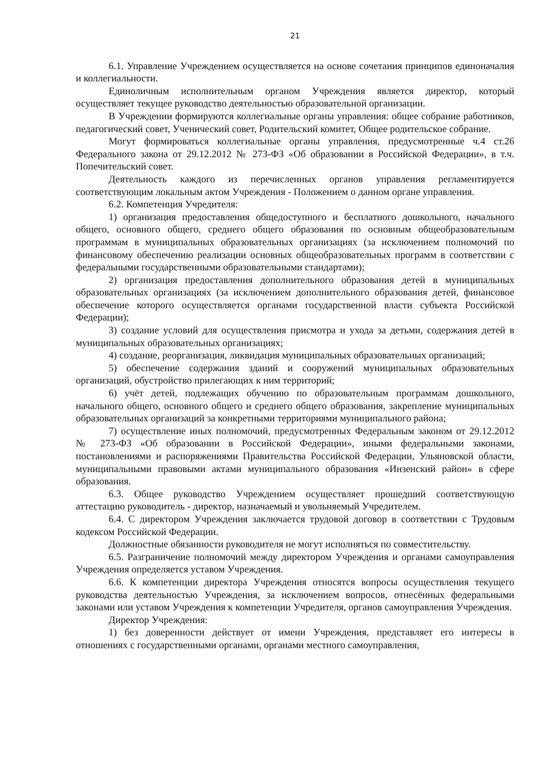21
6.1. Управление Учреждением осуществляется на основе сочетания принципов единоначалия и коллегиальности.
Единоличным исполнительным органом Учреждения является директор, который осуществляет текущее руководство деятельностью образовательной организации.
В Учреждении формируются коллегиальные органы управления: общее собрание работников, педагогический совет, Ученический совет, Родительский комитет, Общее родительское собрание.
Могут формироваться коллегиальные органы управления, предусмотренные ч.4 ст.26 Федерального закона от 29.12.2012 № 273-ФЗ «Об образовании в Российской Федерации», в т.ч. Попечительский совет.
Деятельность каждого из перечисленных органов управления регламентируется соответствующим локальным актом Учреждения - Положением о данном органе управления.
6.2. Компетенция Учредителя:
1) организация предоставления общедоступного и бесплатного дошкольного, начального общего, основного общего, среднего общего образования по основным общеобразовательным программам в муниципальных образовательных организациях (за исключением полномочий по финансовому обеспечению реализации основных общеобразовательных программ в соответствии с федеральными государственными образовательными стандартами);
2) организация предоставления дополнительного образования детей в муниципальных образовательных организациях (за исключением дополнительного образования детей, финансовое обеспечение которого осуществляется органами государственной власти субъекта Российской Федерации);
3) создание условий для осуществления присмотра и ухода за детьми, содержания детей в муниципальных образовательных организациях;
4) создание, реорганизация, ликвидация муниципальных образовательных организаций;
5) обеспечение содержания зданий и сооружений муниципальных образовательных организаций, обустройство прилегающих к ним территорий;
6) учёт детей, подлежащих обучению по образовательным программам дошкольного, начального общего, основного общего и среднего общего образования, закрепление муниципальных образовательных организаций за конкретными территориями муниципального района;
7) осуществление иных полномочий, предусмотренных Федеральным законом от 29.12.2012 № 273-ФЗ «Об образовании в Российской Федерации», иными федеральными законами, постановлениями и распоряжениями Правительства Российской Федерации, Ульяновской области, муниципальными правовыми актами муниципального образования «Инзенский район» в сфере образования.
6.3. Общее руководство Учреждением осуществляет прошедший соответствующую аттестацию руководитель - директор, назначаемый и увольняемый Учредителем.
6.4. С директором Учреждения заключается трудовой договор в соответствии с Трудовым кодексом Российской Федерации.
Должностные обязанности руководителя не могут исполняться по совместительству.
6.5. Разграничение полномочий между директором Учреждения и органами самоуправления Учреждения определяется уставом Учреждения.
6.6. К компетенции директора Учреждения относятся вопросы осуществления текущего руководства деятельностью Учреждения, за исключением вопросов, отнесённых федеральными законами или уставом Учреждения к компетенции Учредителя, органов самоуправления Учреждения.
Директор Учреждения:
1) без доверенности действует от имени Учреждения, представляет его интересы в отношениях с государственными органами, органами местного самоуправления,